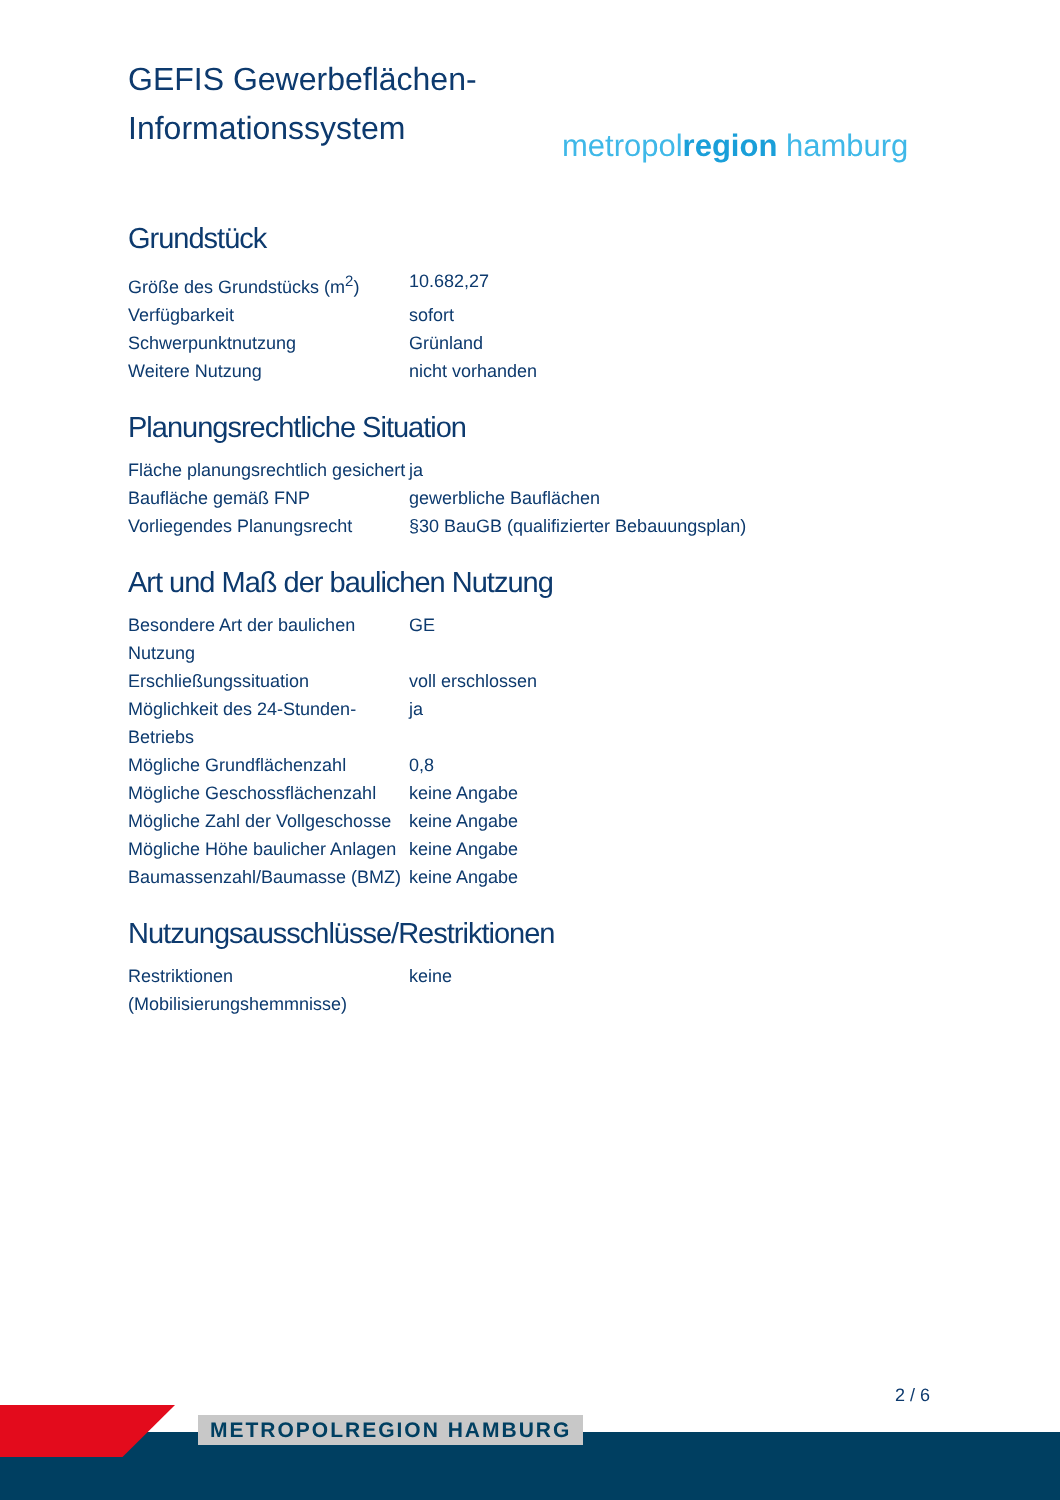GEFIS Gewerbeflächen-
Informationssystem
metropolregion hamburg
Grundstück
| Größe des Grundstücks (m<sup>2</sup>) | 10.682,27 |
| Verfügbarkeit | sofort |
| Schwerpunktnutzung | Grünland |
| Weitere Nutzung | nicht vorhanden |
Planungsrechtliche Situation
| Fläche planungsrechtlich gesichert | ja |
| Baufläche gemäß FNP | gewerbliche Bauflächen |
| Vorliegendes Planungsrecht | §30 BauGB (qualifizierter Bebauungsplan) |
Art und Maß der baulichen Nutzung
| Besondere Art der baulichen Nutzung | GE |
| Erschließungssituation | voll erschlossen |
| Möglichkeit des 24-Stunden-Betriebs | ja |
| Mögliche Grundflächenzahl | 0,8 |
| Mögliche Geschossflächenzahl | keine Angabe |
| Mögliche Zahl der Vollgeschosse | keine Angabe |
| Mögliche Höhe baulicher Anlagen | keine Angabe |
| Baumassenzahl/Baumasse (BMZ) | keine Angabe |
Nutzungsausschlüsse/Restriktionen
| Restriktionen (Mobilisierungshemmnisse) | keine |
2 / 6
METROPOLREGION HAMBURG